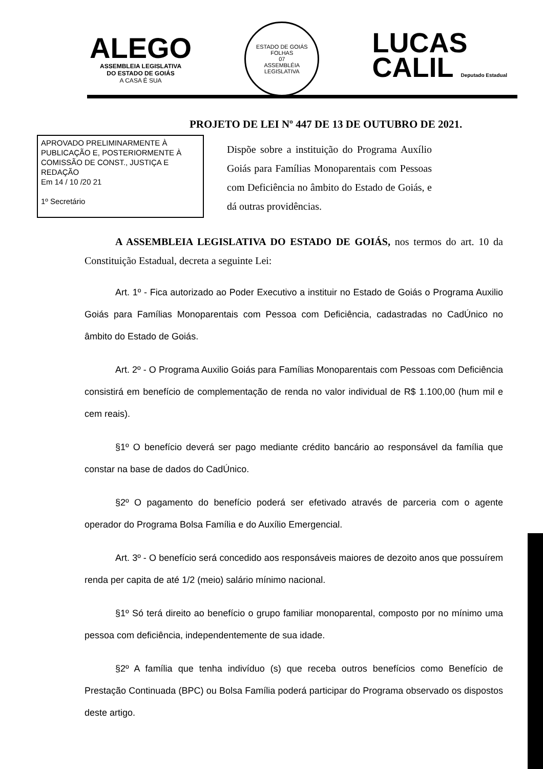ALEGO
ASSEMBLEIA LEGISLATIVA
DO ESTADO DE GOIÁS
A CASA É SUA
ESTADO DE GOIÁS
FOLHAS
07
ASSEMBLÉIA LEGISLATIVA
LUCAS
CALIL Deputado Estadual
PROJETO DE LEI Nº 447 DE 13 DE OUTUBRO DE 2021.
APROVADO PRELIMINARMENTE À PUBLICAÇÃO E, POSTERIORMENTE À COMISSÃO DE CONST., JUSTIÇA E REDAÇÃO
Em 14 / 10 /20 21
1º Secretário
Dispõe sobre a instituição do Programa Auxílio Goiás para Famílias Monoparentais com Pessoas com Deficiência no âmbito do Estado de Goiás, e dá outras providências.
A ASSEMBLEIA LEGISLATIVA DO ESTADO DE GOIÁS, nos termos do art. 10 da Constituição Estadual, decreta a seguinte Lei:
Art. 1º - Fica autorizado ao Poder Executivo a instituir no Estado de Goiás o Programa Auxilio Goiás para Famílias Monoparentais com Pessoa com Deficiência, cadastradas no CadÚnico no âmbito do Estado de Goiás.
Art. 2º - O Programa Auxilio Goiás para Famílias Monoparentais com Pessoas com Deficiência consistirá em benefício de complementação de renda no valor individual de R$ 1.100,00 (hum mil e cem reais).
§1º O benefício deverá ser pago mediante crédito bancário ao responsável da família que constar na base de dados do CadÚnico.
§2º O pagamento do benefício poderá ser efetivado através de parceria com o agente operador do Programa Bolsa Família e do Auxílio Emergencial.
Art. 3º - O benefício será concedido aos responsáveis maiores de dezoito anos que possuírem renda per capita de até 1/2 (meio) salário mínimo nacional.
§1º Só terá direito ao benefício o grupo familiar monoparental, composto por no mínimo uma pessoa com deficiência, independentemente de sua idade.
§2º A família que tenha indivíduo (s) que receba outros benefícios como Benefício de Prestação Continuada (BPC) ou Bolsa Família poderá participar do Programa observado os dispostos deste artigo.